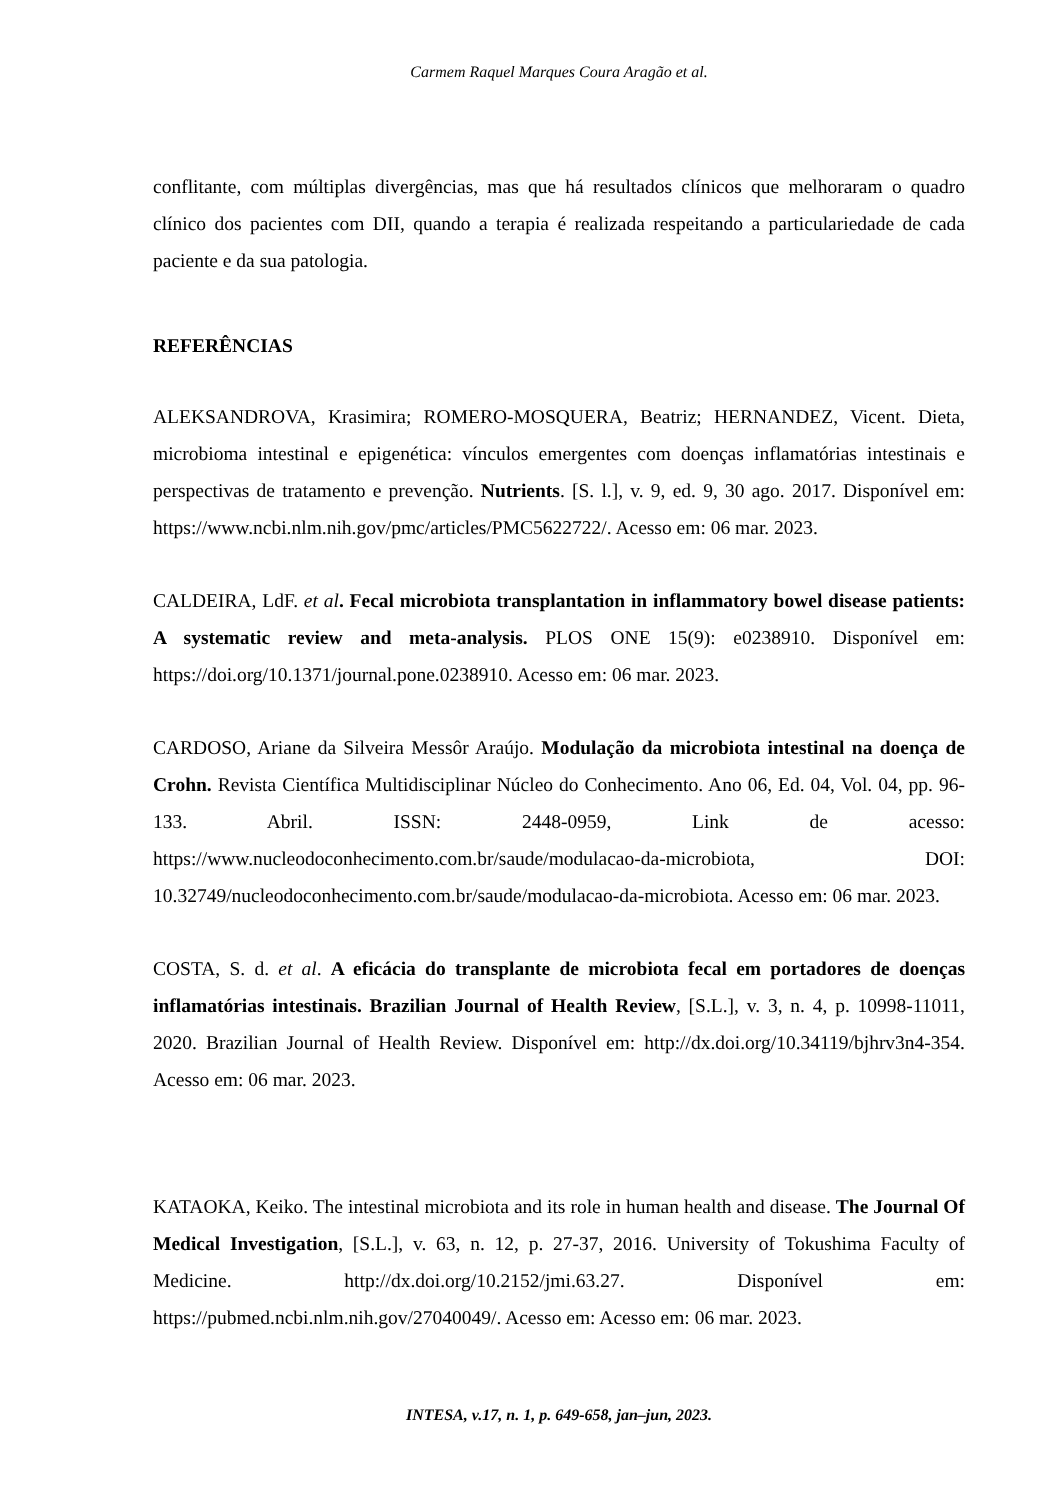Carmem Raquel Marques Coura Aragão et al.
conflitante, com múltiplas divergências, mas que há resultados clínicos que melhoraram o quadro clínico dos pacientes com DII, quando a terapia é realizada respeitando a particulariedade de cada paciente e da sua patologia.
REFERÊNCIAS
ALEKSANDROVA, Krasimira; ROMERO-MOSQUERA, Beatriz; HERNANDEZ, Vicent. Dieta, microbioma intestinal e epigenética: vínculos emergentes com doenças inflamatórias intestinais e perspectivas de tratamento e prevenção. Nutrients. [S. l.], v. 9, ed. 9, 30 ago. 2017. Disponível em: https://www.ncbi.nlm.nih.gov/pmc/articles/PMC5622722/. Acesso em: 06 mar. 2023.
CALDEIRA, LdF. et al. Fecal microbiota transplantation in inflammatory bowel disease patients: A systematic review and meta-analysis. PLOS ONE 15(9): e0238910. Disponível em: https://doi.org/10.1371/journal.pone.0238910. Acesso em: 06 mar. 2023.
CARDOSO, Ariane da Silveira Messôr Araújo. Modulação da microbiota intestinal na doença de Crohn. Revista Científica Multidisciplinar Núcleo do Conhecimento. Ano 06, Ed. 04, Vol. 04, pp. 96-133. Abril. ISSN: 2448-0959, Link de acesso: https://www.nucleodoconhecimento.com.br/saude/modulacao-da-microbiota, DOI: 10.32749/nucleodoconhecimento.com.br/saude/modulacao-da-microbiota. Acesso em: 06 mar. 2023.
COSTA, S. d. et al. A eficácia do transplante de microbiota fecal em portadores de doenças inflamatórias intestinais. Brazilian Journal of Health Review, [S.L.], v. 3, n. 4, p. 10998-11011, 2020. Brazilian Journal of Health Review. Disponível em: http://dx.doi.org/10.34119/bjhrv3n4-354. Acesso em: 06 mar. 2023.
KATAOKA, Keiko. The intestinal microbiota and its role in human health and disease. The Journal Of Medical Investigation, [S.L.], v. 63, n. 12, p. 27-37, 2016. University of Tokushima Faculty of Medicine. http://dx.doi.org/10.2152/jmi.63.27. Disponível em: https://pubmed.ncbi.nlm.nih.gov/27040049/. Acesso em: Acesso em: 06 mar. 2023.
INTESA, v.17, n. 1, p. 649-658, jan–jun, 2023.